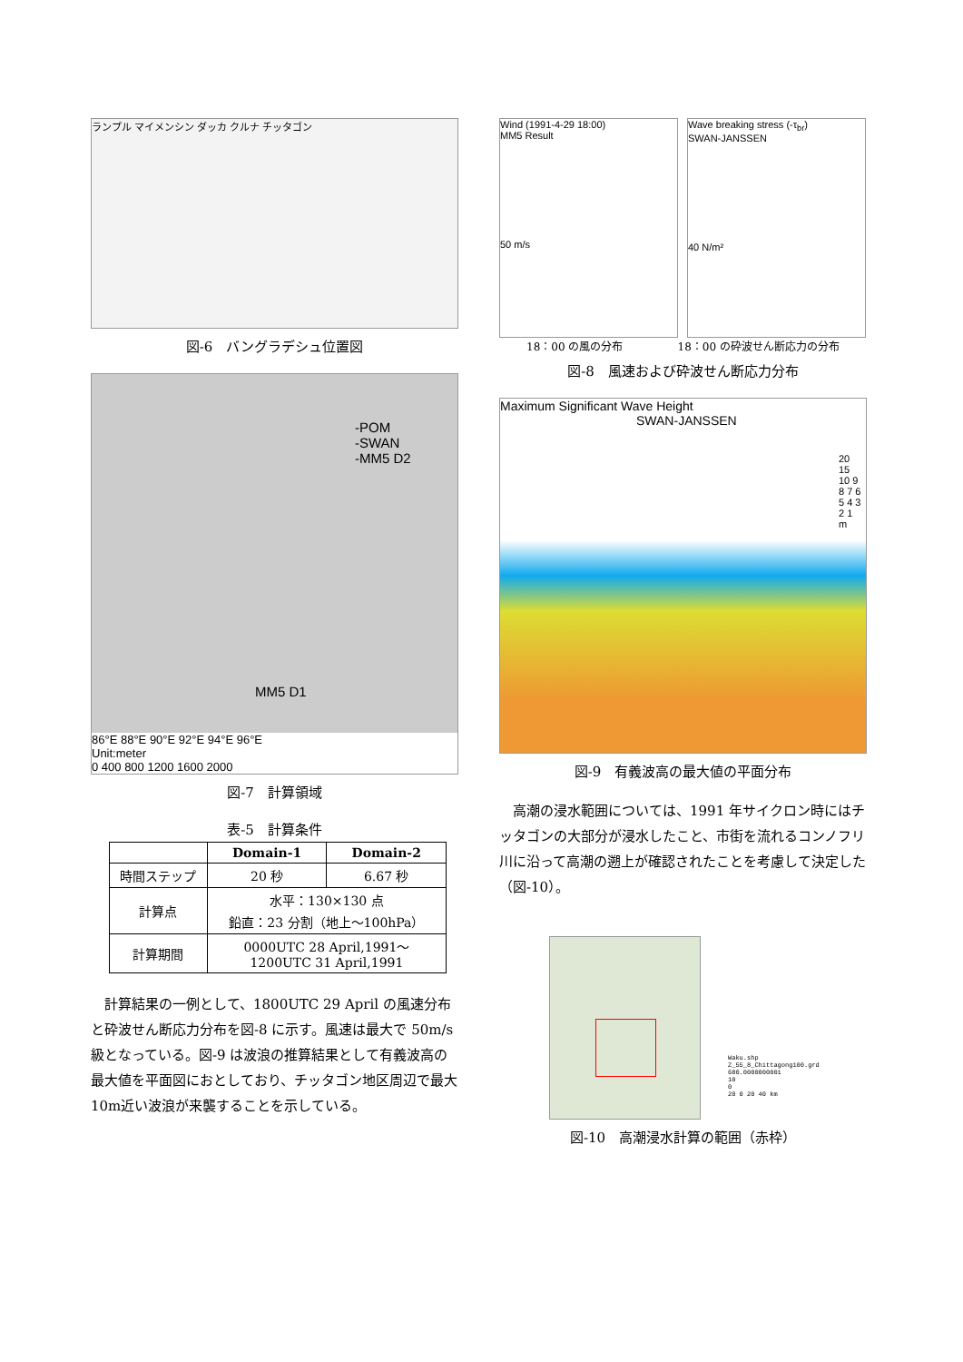ランプル マイメンシン ダッカ クルナ チッタゴン
図-6　バングラデシュ位置図
-POM
-SWAN
-MM5 D2
MM5 D1
86°E 88°E 90°E 92°E 94°E 96°E
Unit:meter
0 400 800 1200 1600 2000
図-7　計算領域
表-5　計算条件
| | Domain-1 | Domain-2 |
| --- | --- | --- |
| 時間ステップ | 20 秒 | 6.67 秒 |
| 計算点 | 水平：130×130 点 鉛直：23 分割（地上～100hPa） | |
| 計算期間 | 0000UTC 28 April,1991～ 1200UTC 31 April,1991 | |
計算結果の一例として、1800UTC 29 April の風速分布と砕波せん断応力分布を図-8 に示す。風速は最大で 50m/s 級となっている。図-9 は波浪の推算結果として有義波高の最大値を平面図におとしており、チッタゴン地区周辺で最大 10m近い波浪が来襲することを示している。
Wind (1991-4-29 18:00)
MM5 Result
50 m/s
Wave breaking stress (-τ<sub>br</sub>)
SWAN-JANSSEN
40 N/m²
18：00 の風の分布 18：00 の砕波せん断応力の分布
図-8　風速および砕波せん断応力分布
Maximum Significant Wave Height
SWAN-JANSSEN
20 15 10 9 8 7 6 5 4 3 2 1 m
図-9　有義波高の最大値の平面分布
高潮の浸水範囲については、1991 年サイクロン時にはチッタゴンの大部分が浸水したこと、市街を流れるコンノフリ川に沿って高潮の遡上が確認されたことを考慮して決定した（図-10）。
Waku.shp
Z_55_8_Chittagong100.grd
680.0000000001
10
0
20 0 20 40 km
図-10　高潮浸水計算の範囲（赤枠）